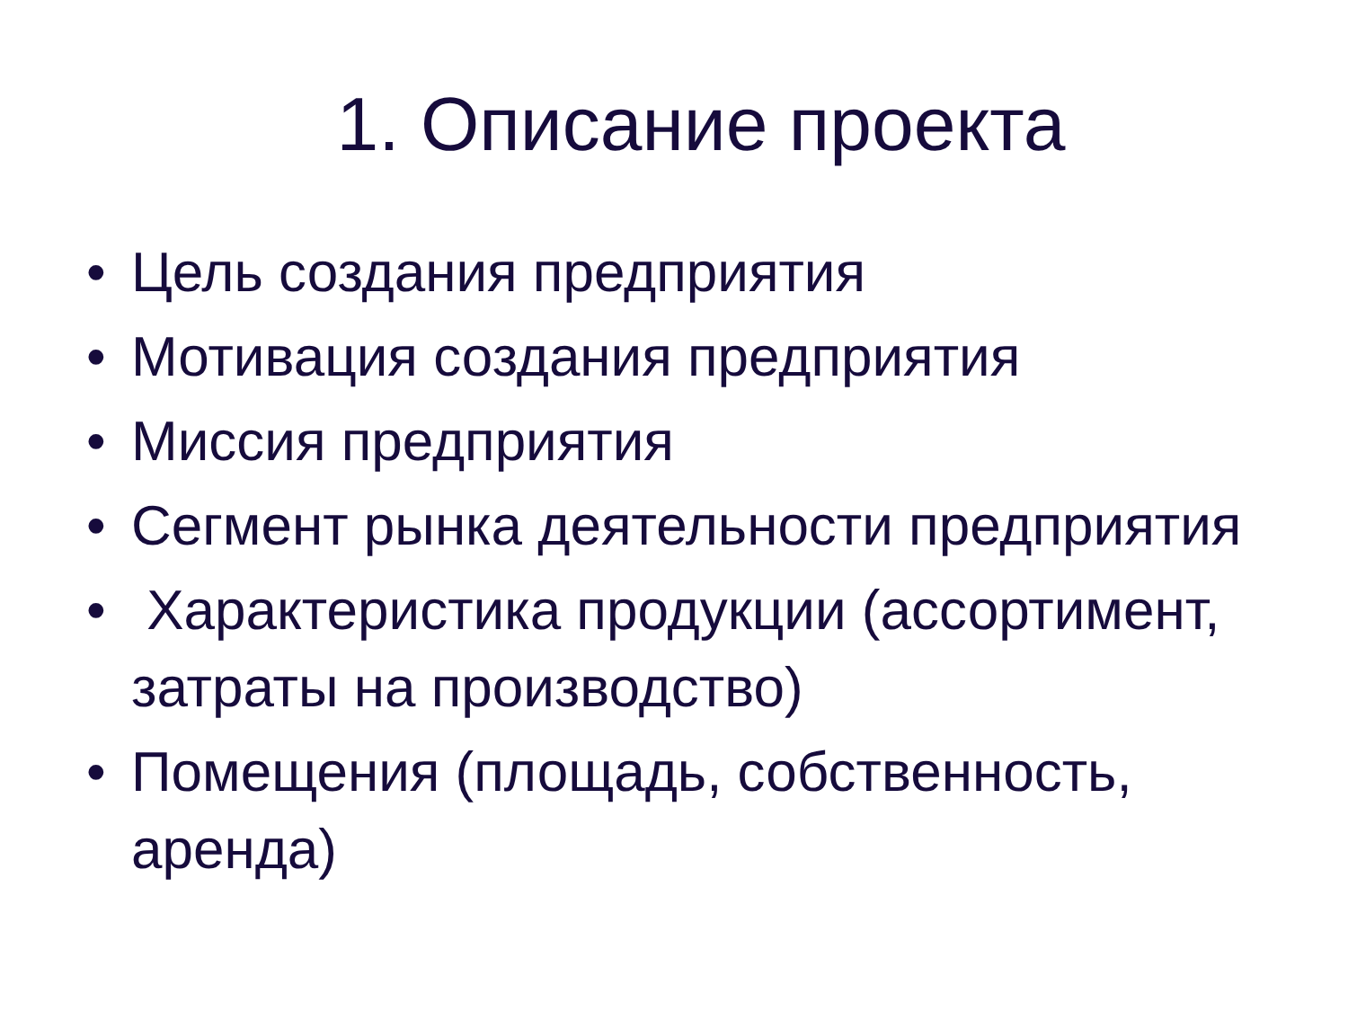1. Описание проекта
• Цель создания предприятия
• Мотивация создания предприятия
• Миссия предприятия
• Сегмент рынка деятельности предприятия
• Характеристика продукции (ассортимент, затраты на производство)
• Помещения (площадь, собственность, аренда)